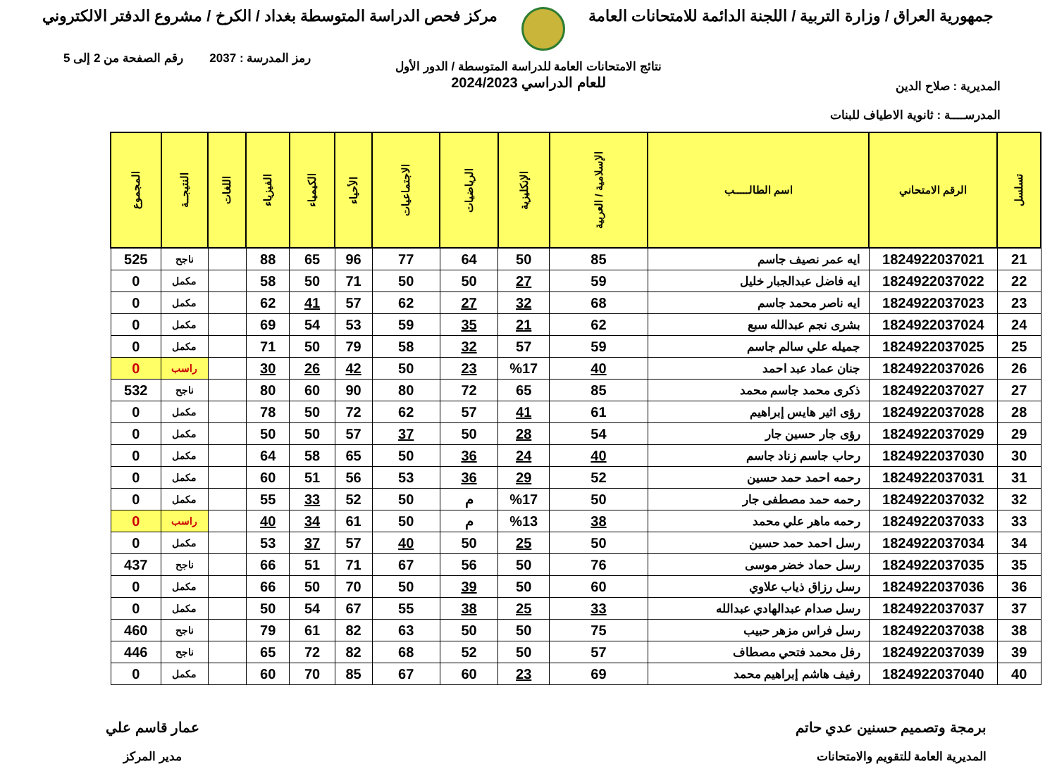جمهورية العراق / وزارة التربية / اللجنة الدائمة للامتحانات العامة
مركز فحص الدراسة المتوسطة بغداد / الكرخ / مشروع الدفتر الالكتروني
المديرية : صلاح الدين
المدرســــة : ثانوية الاطياف للبنات
رمز المدرسة : 2037 رقم الصفحة من 2 إلى 5
نتائج الامتحانات العامة للدراسة المتوسطة / الدور الأول
للعام الدراسي 2024/2023
| تسلسل | الرقم الامتحاني | اسم الطالـــــب | الإسلامية / العربية | الإنكليزية | الرياضيات | الاجتماعيات | الأحياء | الكيمياء | الفيزياء | اللغات | النتيجــة | المجموع |
| --- | --- | --- | --- | --- | --- | --- | --- | --- | --- | --- | --- | --- |
| 21 | 1824922037021 | ايه عمر نصيف جاسم | 85 | 50 | 64 | 77 | 96 | 65 | 88 | | ناجح | 525 |
| 22 | 1824922037022 | ايه فاضل عبدالجبار خليل | 59 | 27 | 50 | 50 | 71 | 50 | 58 | | مكمل | 0 |
| 23 | 1824922037023 | ايه ناصر محمد جاسم | 68 | 32 | 27 | 62 | 57 | 41 | 62 | | مكمل | 0 |
| 24 | 1824922037024 | بشرى نجم عبدالله سبع | 62 | 21 | 35 | 59 | 53 | 54 | 69 | | مكمل | 0 |
| 25 | 1824922037025 | جميله علي سالم جاسم | 59 | 57 | 32 | 58 | 79 | 50 | 71 | | مكمل | 0 |
| 26 | 1824922037026 | جنان عماد عبد احمد | 40 | %17 | 23 | 50 | 42 | 26 | 30 | | راسب | 0 |
| 27 | 1824922037027 | ذكرى محمد جاسم محمد | 85 | 65 | 72 | 80 | 90 | 60 | 80 | | ناجح | 532 |
| 28 | 1824922037028 | رؤى اثير هايس إبراهيم | 61 | 41 | 57 | 62 | 72 | 50 | 78 | | مكمل | 0 |
| 29 | 1824922037029 | رؤى جار حسين جار | 54 | 28 | 50 | 37 | 57 | 50 | 50 | | مكمل | 0 |
| 30 | 1824922037030 | رحاب جاسم زناد جاسم | 40 | 24 | 36 | 50 | 65 | 58 | 64 | | مكمل | 0 |
| 31 | 1824922037031 | رحمه احمد حمد حسين | 52 | 29 | 36 | 53 | 56 | 51 | 60 | | مكمل | 0 |
| 32 | 1824922037032 | رحمه حمد مصطفى جار | 50 | %17 | م | 50 | 52 | 33 | 55 | | مكمل | 0 |
| 33 | 1824922037033 | رحمه ماهر علي محمد | 38 | %13 | م | 50 | 61 | 34 | 40 | | راسب | 0 |
| 34 | 1824922037034 | رسل احمد حمد حسين | 50 | 25 | 50 | 40 | 57 | 37 | 53 | | مكمل | 0 |
| 35 | 1824922037035 | رسل حماد خضر موسى | 76 | 50 | 56 | 67 | 71 | 51 | 66 | | ناجح | 437 |
| 36 | 1824922037036 | رسل رزاق ذياب علاوي | 60 | 50 | 39 | 50 | 70 | 50 | 66 | | مكمل | 0 |
| 37 | 1824922037037 | رسل صدام عبدالهادي عبدالله | 33 | 25 | 38 | 55 | 67 | 54 | 50 | | مكمل | 0 |
| 38 | 1824922037038 | رسل فراس مزهر حبيب | 75 | 50 | 50 | 63 | 82 | 61 | 79 | | ناجح | 460 |
| 39 | 1824922037039 | رفل محمد فتحي مصطاف | 57 | 50 | 52 | 68 | 82 | 72 | 65 | | ناجح | 446 |
| 40 | 1824922037040 | رفيف هاشم إبراهيم محمد | 69 | 23 | 60 | 67 | 85 | 70 | 60 | | مكمل | 0 |
برمجة وتصميم حسنين عدي حاتم
المديرية العامة للتقويم والامتحانات
عمار قاسم علي
مدير المركز